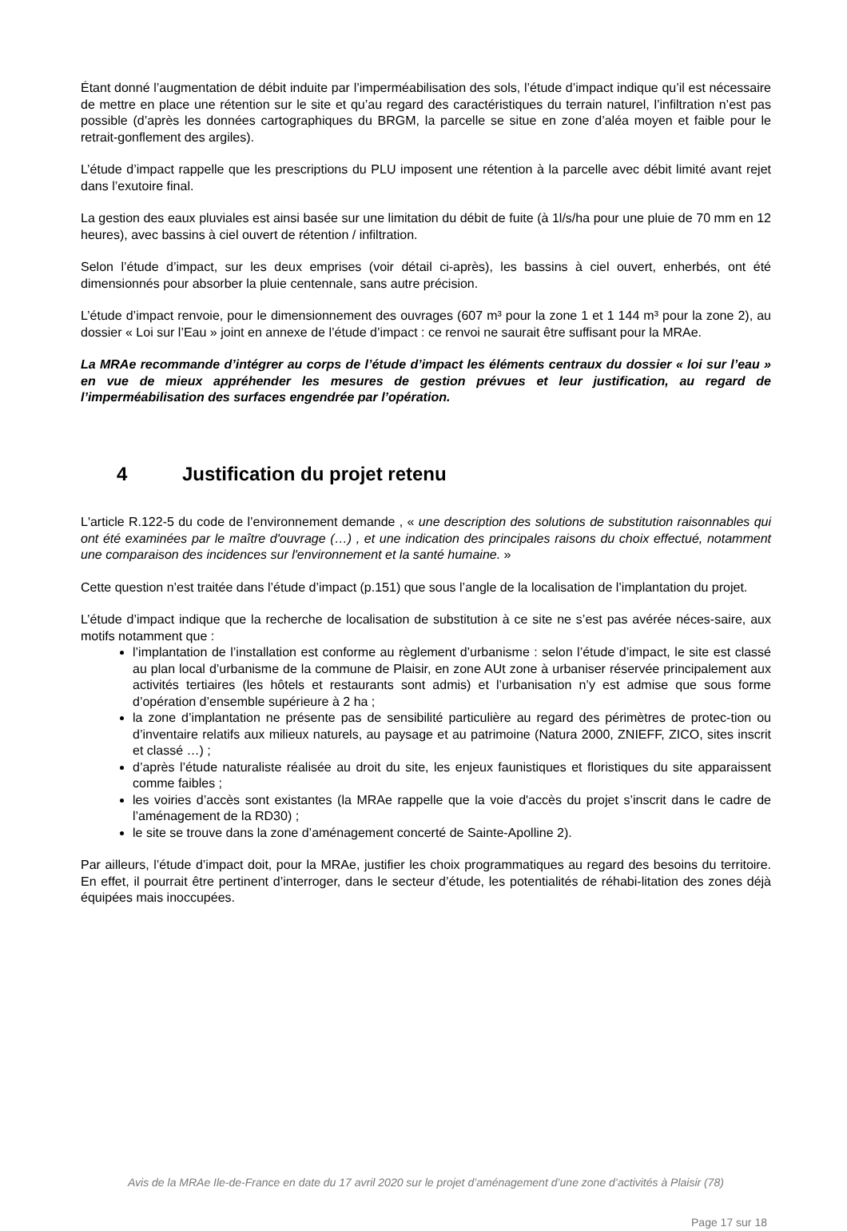Étant donné l’augmentation de débit induite par l’imperméabilisation des sols, l’étude d’impact indique qu’il est nécessaire de mettre en place une rétention sur le site et qu’au regard des caractéristiques du terrain naturel, l’infiltration n’est pas possible (d’après les données cartographiques du BRGM, la parcelle se situe en zone d’aléa moyen et faible pour le retrait-gonflement des argiles).
L’étude d’impact rappelle que les prescriptions du PLU imposent une rétention à la parcelle avec débit limité avant rejet dans l’exutoire final.
La gestion des eaux pluviales est ainsi basée sur une limitation du débit de fuite (à 1l/s/ha pour une pluie de 70 mm en 12 heures), avec bassins à ciel ouvert de rétention / infiltration.
Selon l’étude d’impact, sur les deux emprises (voir détail ci-après), les bassins à ciel ouvert, enherbés, ont été dimensionnés pour absorber la pluie centennale, sans autre précision.
L’étude d’impact renvoie, pour le dimensionnement des ouvrages (607 m³ pour la zone 1 et 1 144 m³ pour la zone 2), au dossier « Loi sur l’Eau » joint en annexe de l’étude d’impact : ce renvoi ne saurait être suffisant pour la MRAe.
La MRAe recommande d’intégrer au corps de l’étude d’impact les éléments centraux du dossier « loi sur l’eau » en vue de mieux appréhender les mesures de gestion prévues et leur justification, au regard de l’imperméabilisation des surfaces engendrée par l’opération.
4 Justification du projet retenu
L'article R.122-5 du code de l’environnement demande , « une description des solutions de substitution raisonnables qui ont été examinées par le maître d'ouvrage (…) , et une indication des principales raisons du choix effectué, notamment une comparaison des incidences sur l'environnement et la santé humaine. »
Cette question n’est traitée dans l’étude d’impact (p.151) que sous l’angle de la localisation de l’implantation du projet.
L’étude d’impact indique que la recherche de localisation de substitution à ce site ne s’est pas avérée néces-saire, aux motifs notamment que :
l’implantation de l’installation est conforme au règlement d’urbanisme : selon l’étude d’impact, le site est classé au plan local d’urbanisme de la commune de Plaisir, en zone AUt zone à urbaniser réservée principalement aux activités tertiaires (les hôtels et restaurants sont admis) et l’urbanisation n’y est admise que sous forme d’opération d’ensemble supérieure à 2 ha ;
la zone d’implantation ne présente pas de sensibilité particulière au regard des périmètres de protec-tion ou d’inventaire relatifs aux milieux naturels, au paysage et au patrimoine (Natura 2000, ZNIEFF, ZICO, sites inscrit et classé …) ;
d’après l’étude naturaliste réalisée au droit du site, les enjeux faunistiques et floristiques du site apparaissent comme faibles ;
les voiries d’accès sont existantes (la MRAe rappelle que la voie d'accès du projet s’inscrit dans le cadre de l’aménagement de la RD30) ;
le site se trouve dans la zone d’aménagement concerté de Sainte-Apolline 2).
Par ailleurs, l’étude d’impact doit, pour la MRAe, justifier les choix programmatiques au regard des besoins du territoire. En effet, il pourrait être pertinent d’interroger, dans le secteur d’étude, les potentialités de réhabi-litation des zones déjà équipées mais inoccupées.
Avis de la MRAe Ile-de-France en date du 17 avril 2020 sur le projet d’aménagement d’une zone d’activités à Plaisir (78)
Page 17 sur 18